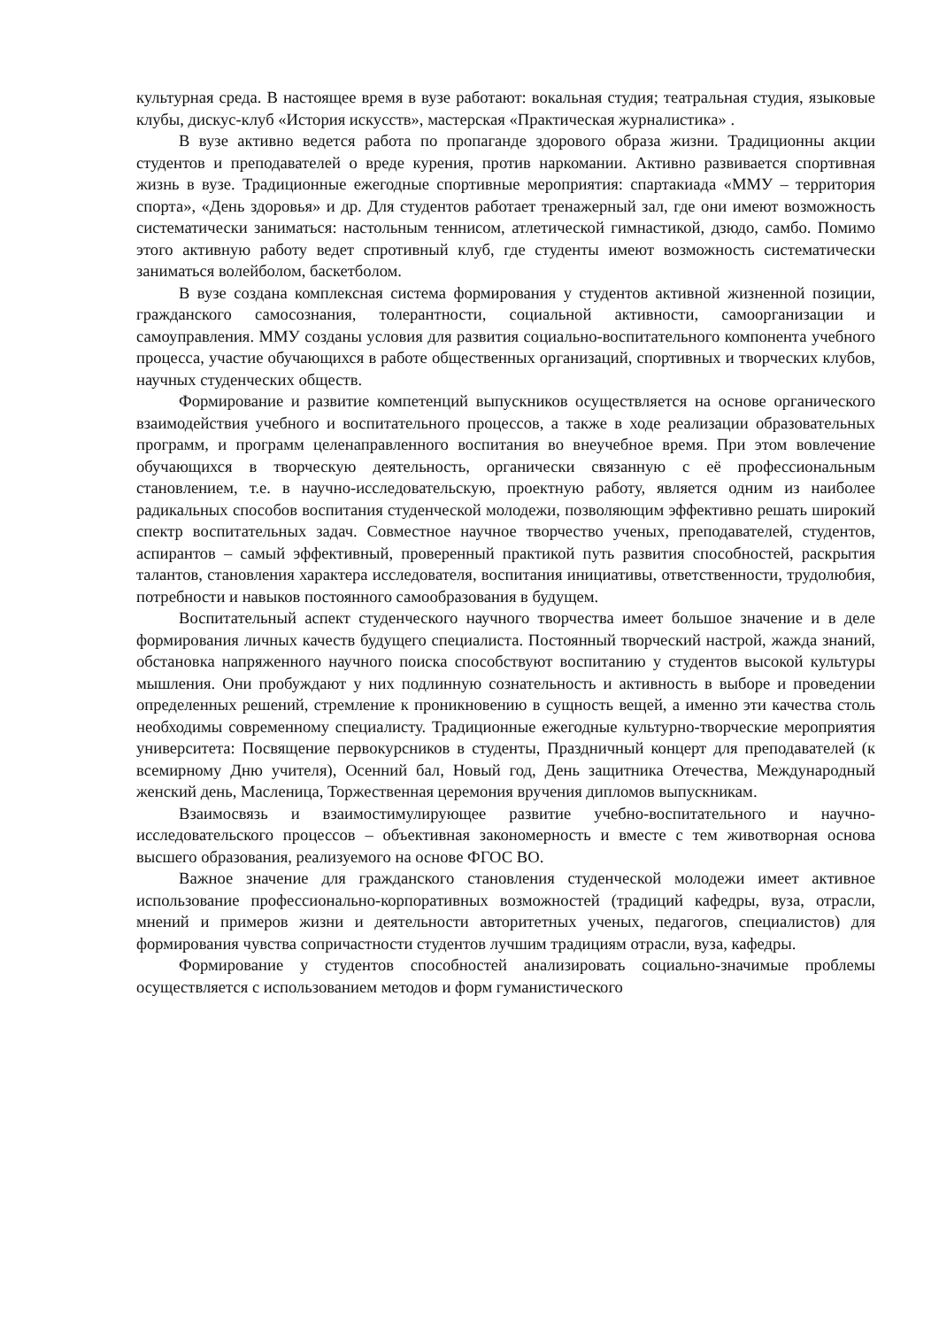культурная среда. В настоящее время в вузе работают: вокальная студия; театральная студия, языковые клубы, дискус-клуб «История искусств», мастерская «Практическая журналистика» .
В вузе активно ведется работа по пропаганде здорового образа жизни. Традиционны акции студентов и преподавателей о вреде курения, против наркомании. Активно развивается спортивная жизнь в вузе. Традиционные ежегодные спортивные мероприятия: спартакиада «ММУ – территория спорта», «День здоровья» и др. Для студентов работает тренажерный зал, где они имеют возможность систематически заниматься: настольным теннисом, атлетической гимнастикой, дзюдо, самбо. Помимо этого активную работу ведет спротивный клуб, где студенты имеют возможность систематически заниматься волейболом, баскетболом.
В вузе создана комплексная система формирования у студентов активной жизненной позиции, гражданского самосознания, толерантности, социальной активности, самоорганизации и самоуправления. ММУ созданы условия для развития социально-воспитательного компонента учебного процесса, участие обучающихся в работе общественных организаций, спортивных и творческих клубов, научных студенческих обществ.
Формирование и развитие компетенций выпускников осуществляется на основе органического взаимодействия учебного и воспитательного процессов, а также в ходе реализации образовательных программ, и программ целенаправленного воспитания во внеучебное время. При этом вовлечение обучающихся в творческую деятельность, органически связанную с её профессиональным становлением, т.е. в научно-исследовательскую, проектную работу, является одним из наиболее радикальных способов воспитания студенческой молодежи, позволяющим эффективно решать широкий спектр воспитательных задач. Совместное научное творчество ученых, преподавателей, студентов, аспирантов – самый эффективный, проверенный практикой путь развития способностей, раскрытия талантов, становления характера исследователя, воспитания инициативы, ответственности, трудолюбия, потребности и навыков постоянного самообразования в будущем.
Воспитательный аспект студенческого научного творчества имеет большое значение и в деле формирования личных качеств будущего специалиста. Постоянный творческий настрой, жажда знаний, обстановка напряженного научного поиска способствуют воспитанию у студентов высокой культуры мышления. Они пробуждают у них подлинную сознательность и активность в выборе и проведении определенных решений, стремление к проникновению в сущность вещей, а именно эти качества столь необходимы современному специалисту. Традиционные ежегодные культурно-творческие мероприятия университета: Посвящение первокурсников в студенты, Праздничный концерт для преподавателей (к всемирному Дню учителя), Осенний бал, Новый год, День защитника Отечества, Международный женский день, Масленица, Торжественная церемония вручения дипломов выпускникам.
Взаимосвязь и взаимостимулирующее развитие учебно-воспитательного и научно-исследовательского процессов – объективная закономерность и вместе с тем животворная основа высшего образования, реализуемого на основе ФГОС ВО.
Важное значение для гражданского становления студенческой молодежи имеет активное использование профессионально-корпоративных возможностей (традиций кафедры, вуза, отрасли, мнений и примеров жизни и деятельности авторитетных ученых, педагогов, специалистов) для формирования чувства сопричастности студентов лучшим традициям отрасли, вуза, кафедры.
Формирование у студентов способностей анализировать социально-значимые проблемы осуществляется с использованием методов и форм гуманистического